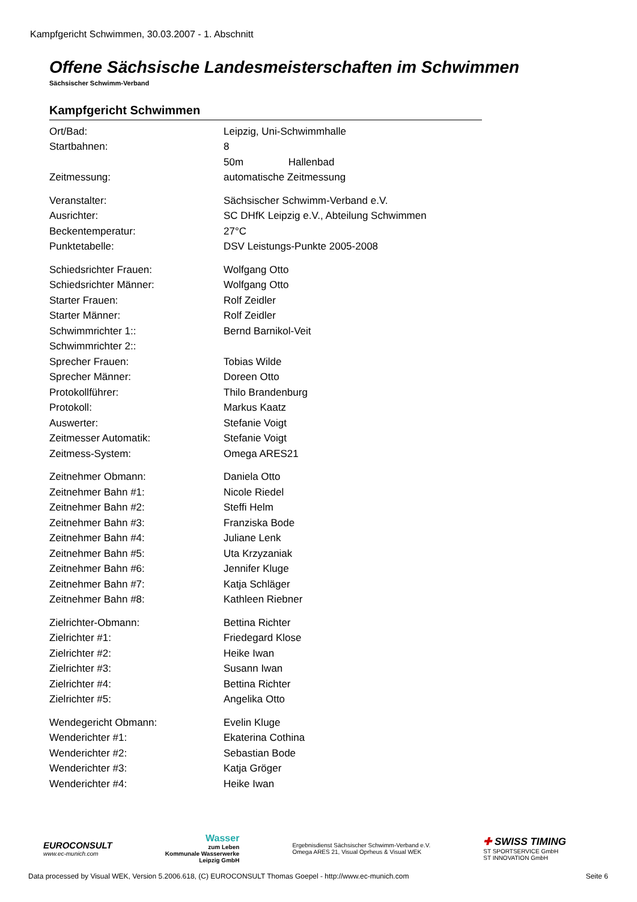Kampfgericht Schwimmen, 30.03.2007 - 1. Abschnitt
Offene Sächsische Landesmeisterschaften im Schwimmen
Sächsischer Schwimm-Verband
Kampfgericht Schwimmen
| Ort/Bad: | Leipzig, Uni-Schwimmhalle |
| Startbahnen: | 8 |
| | 50m Hallenbad |
| Zeitmessung: | automatische Zeitmessung |
| Veranstalter: | Sächsischer Schwimm-Verband e.V. |
| Ausrichter: | SC DHfK Leipzig e.V., Abteilung Schwimmen |
| Beckentemperatur: | 27°C |
| Punktetabelle: | DSV Leistungs-Punkte 2005-2008 |
| Schiedsrichter Frauen: | Wolfgang Otto |
| Schiedsrichter Männer: | Wolfgang Otto |
| Starter Frauen: | Rolf Zeidler |
| Starter Männer: | Rolf Zeidler |
| Schwimmrichter 1:: | Bernd Barnikol-Veit |
| Schwimmrichter 2:: | |
| Sprecher Frauen: | Tobias Wilde |
| Sprecher Männer: | Doreen Otto |
| Protokollführer: | Thilo Brandenburg |
| Protokoll: | Markus Kaatz |
| Auswerter: | Stefanie Voigt |
| Zeitmesser Automatik: | Stefanie Voigt |
| Zeitmess-System: | Omega ARES21 |
| Zeitnehmer Obmann: | Daniela Otto |
| Zeitnehmer Bahn #1: | Nicole Riedel |
| Zeitnehmer Bahn #2: | Steffi Helm |
| Zeitnehmer Bahn #3: | Franziska Bode |
| Zeitnehmer Bahn #4: | Juliane Lenk |
| Zeitnehmer Bahn #5: | Uta Krzyzaniak |
| Zeitnehmer Bahn #6: | Jennifer Kluge |
| Zeitnehmer Bahn #7: | Katja Schläger |
| Zeitnehmer Bahn #8: | Kathleen Riebner |
| Zielrichter-Obmann: | Bettina Richter |
| Zielrichter #1: | Friedegard Klose |
| Zielrichter #2: | Heike Iwan |
| Zielrichter #3: | Susann Iwan |
| Zielrichter #4: | Bettina Richter |
| Zielrichter #5: | Angelika Otto |
| Wendegericht Obmann: | Evelin Kluge |
| Wenderichter #1: | Ekaterina Cothina |
| Wenderichter #2: | Sebastian Bode |
| Wenderichter #3: | Katja Gröger |
| Wenderichter #4: | Heike Iwan |
EUROCONSULT
www.ec-munich.com
Wasser
zum Leben
Kommunale Wasserwerke
Leipzig GmbH
Ergebnisdienst Sächsischer Schwimm-Verband e.V.
Omega ARES 21, Visual Oprheus & Visual WEK
✚ SWISS TIMING
ST SPORTSERVICE GmbH
ST INNOVATION GmbH
Data processed by Visual WEK, Version 5.2006.618, (C) EUROCONSULT Thomas Goepel - http://www.ec-munich.com Seite 6